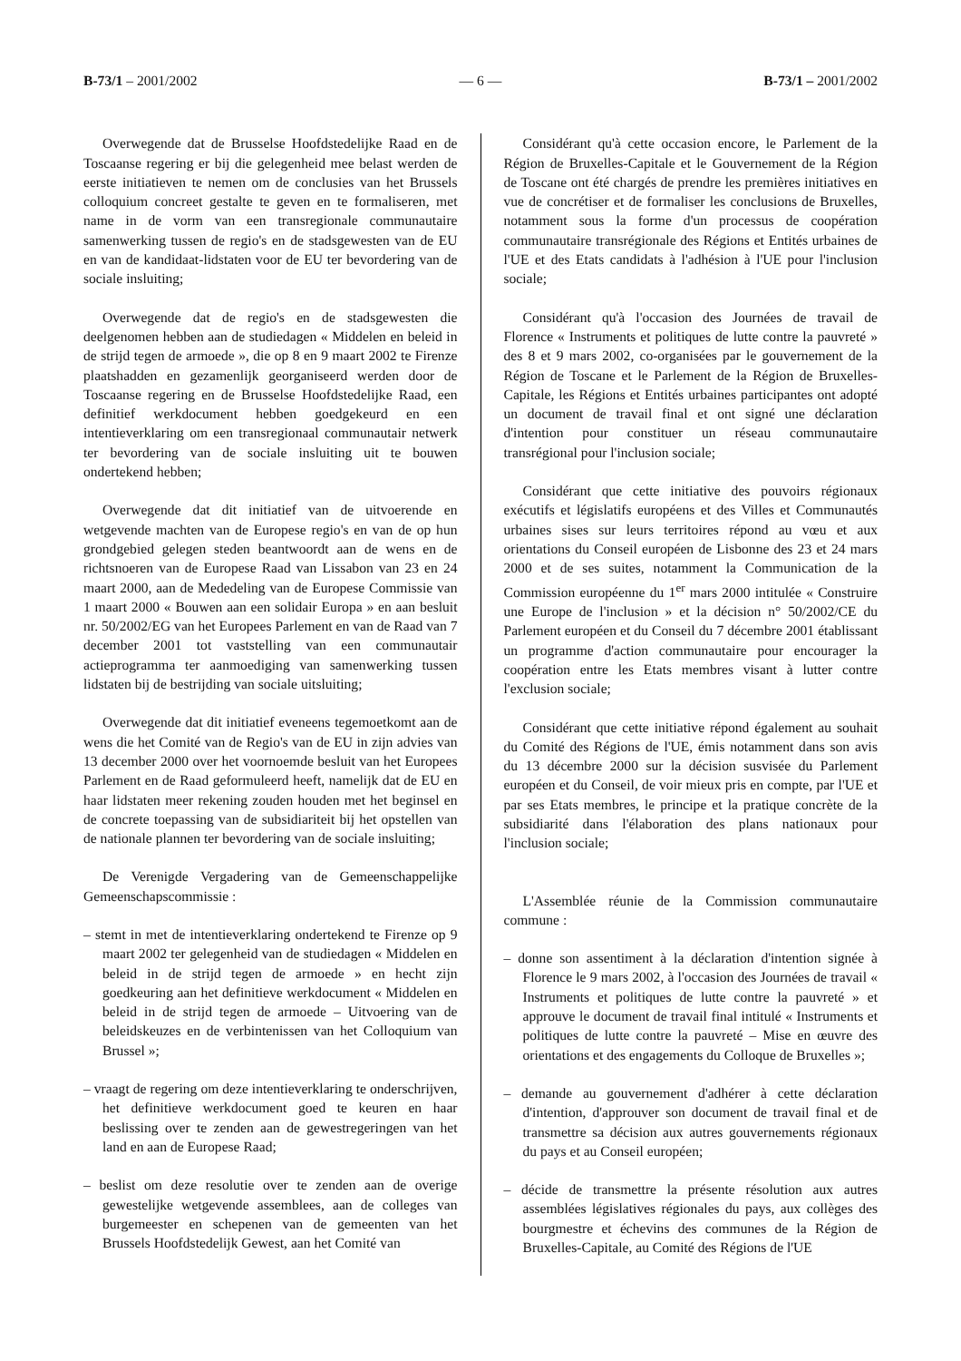B-73/1 – 2001/2002 — 6 — B-73/1 – 2001/2002
Overwegende dat de Brusselse Hoofdstedelijke Raad en de Toscaanse regering er bij die gelegenheid mee belast werden de eerste initiatieven te nemen om de conclusies van het Brussels colloquium concreet gestalte te geven en te formaliseren, met name in de vorm van een transregionale communautaire samenwerking tussen de regio's en de stadsgewesten van de EU en van de kandidaat-lidstaten voor de EU ter bevordering van de sociale insluiting;
Overwegende dat de regio's en de stadsgewesten die deelgenomen hebben aan de studiedagen « Middelen en beleid in de strijd tegen de armoede », die op 8 en 9 maart 2002 te Firenze plaatshadden en gezamenlijk georganiseerd werden door de Toscaanse regering en de Brusselse Hoofdstedelijke Raad, een definitief werkdocument hebben goedgekeurd en een intentieverklaring om een transregionaal communautair netwerk ter bevordering van de sociale insluiting uit te bouwen ondertekend hebben;
Overwegende dat dit initiatief van de uitvoerende en wetgevende machten van de Europese regio's en van de op hun grondgebied gelegen steden beantwoordt aan de wens en de richtsnoeren van de Europese Raad van Lissabon van 23 en 24 maart 2000, aan de Mededeling van de Europese Commissie van 1 maart 2000 « Bouwen aan een solidair Europa » en aan besluit nr. 50/2002/EG van het Europees Parlement en van de Raad van 7 december 2001 tot vaststelling van een communautair actieprogramma ter aanmoediging van samenwerking tussen lidstaten bij de bestrijding van sociale uitsluiting;
Overwegende dat dit initiatief eveneens tegemoetkomt aan de wens die het Comité van de Regio's van de EU in zijn advies van 13 december 2000 over het voornoemde besluit van het Europees Parlement en de Raad geformuleerd heeft, namelijk dat de EU en haar lidstaten meer rekening zouden houden met het beginsel en de concrete toepassing van de subsidiariteit bij het opstellen van de nationale plannen ter bevordering van de sociale insluiting;
De Verenigde Vergadering van de Gemeenschappelijke Gemeenschapscommissie :
– stemt in met de intentieverklaring ondertekend te Firenze op 9 maart 2002 ter gelegenheid van de studiedagen « Middelen en beleid in de strijd tegen de armoede » en hecht zijn goedkeuring aan het definitieve werkdocument « Middelen en beleid in de strijd tegen de armoede – Uitvoering van de beleidskeuzes en de verbintenissen van het Colloquium van Brussel »;
– vraagt de regering om deze intentieverklaring te onderschrijven, het definitieve werkdocument goed te keuren en haar beslissing over te zenden aan de gewestregeringen van het land en aan de Europese Raad;
– beslist om deze resolutie over te zenden aan de overige gewestelijke wetgevende assemblees, aan de colleges van burgemeester en schepenen van de gemeenten van het Brussels Hoofdstedelijk Gewest, aan het Comité van
Considérant qu'à cette occasion encore, le Parlement de la Région de Bruxelles-Capitale et le Gouvernement de la Région de Toscane ont été chargés de prendre les premières initiatives en vue de concrétiser et de formaliser les conclusions de Bruxelles, notamment sous la forme d'un processus de coopération communautaire transrégionale des Régions et Entités urbaines de l'UE et des Etats candidats à l'adhésion à l'UE pour l'inclusion sociale;
Considérant qu'à l'occasion des Journées de travail de Florence « Instruments et politiques de lutte contre la pauvreté » des 8 et 9 mars 2002, co-organisées par le gouvernement de la Région de Toscane et le Parlement de la Région de Bruxelles-Capitale, les Régions et Entités urbaines participantes ont adopté un document de travail final et ont signé une déclaration d'intention pour constituer un réseau communautaire transrégional pour l'inclusion sociale;
Considérant que cette initiative des pouvoirs régionaux exécutifs et législatifs européens et des Villes et Communautés urbaines sises sur leurs territoires répond au vœu et aux orientations du Conseil européen de Lisbonne des 23 et 24 mars 2000 et de ses suites, notamment la Communication de la Commission européenne du 1<sup>er</sup> mars 2000 intitulée « Construire une Europe de l'inclusion » et la décision n° 50/2002/CE du Parlement européen et du Conseil du 7 décembre 2001 établissant un programme d'action communautaire pour encourager la coopération entre les Etats membres visant à lutter contre l'exclusion sociale;
Considérant que cette initiative répond également au souhait du Comité des Régions de l'UE, émis notamment dans son avis du 13 décembre 2000 sur la décision susvisée du Parlement européen et du Conseil, de voir mieux pris en compte, par l'UE et par ses Etats membres, le principe et la pratique concrète de la subsidiarité dans l'élaboration des plans nationaux pour l'inclusion sociale;
L'Assemblée réunie de la Commission communautaire commune :
– donne son assentiment à la déclaration d'intention signée à Florence le 9 mars 2002, à l'occasion des Journées de travail « Instruments et politiques de lutte contre la pauvreté » et approuve le document de travail final intitulé « Instruments et politiques de lutte contre la pauvreté – Mise en œuvre des orientations et des engagements du Colloque de Bruxelles »;
– demande au gouvernement d'adhérer à cette déclaration d'intention, d'approuver son document de travail final et de transmettre sa décision aux autres gouvernements régionaux du pays et au Conseil européen;
– décide de transmettre la présente résolution aux autres assemblées législatives régionales du pays, aux collèges des bourgmestre et échevins des communes de la Région de Bruxelles-Capitale, au Comité des Régions de l'UE